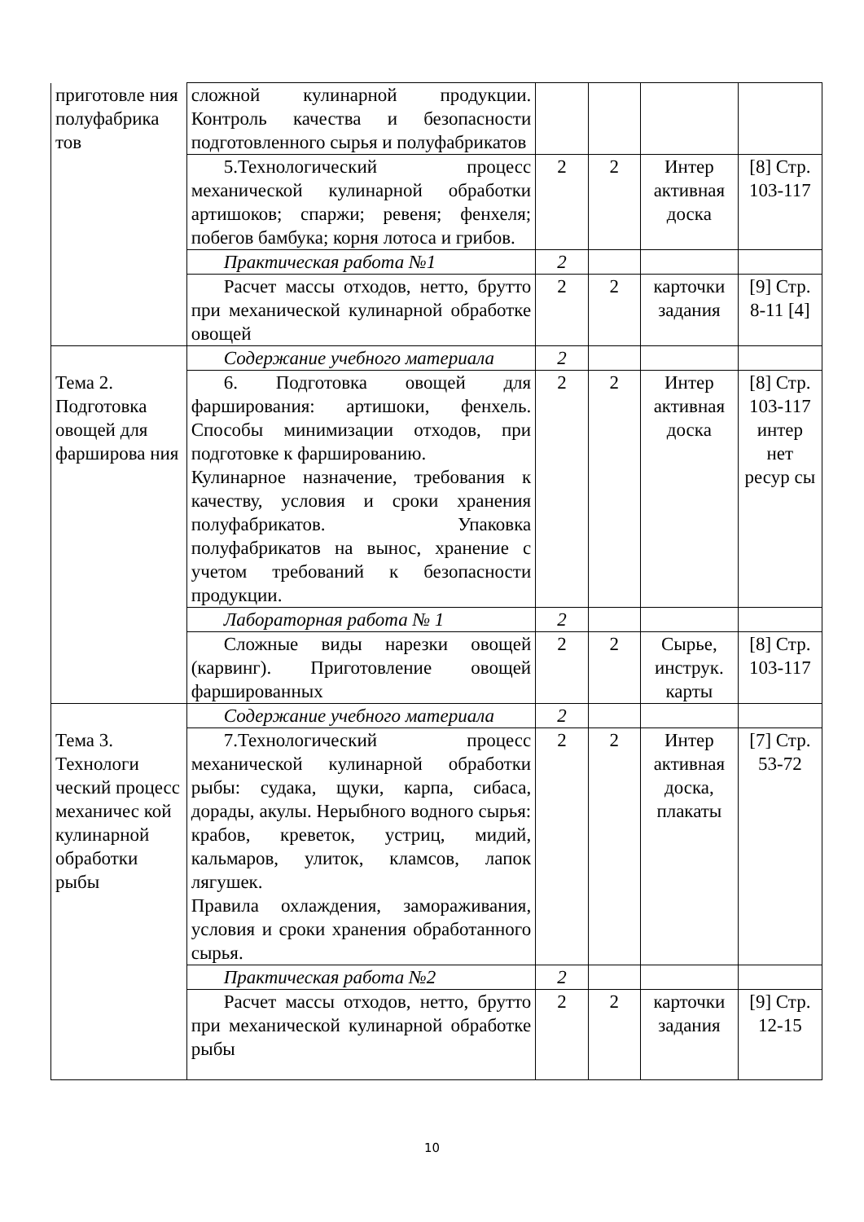| приготовле ния полуфабрика тов | сложной кулинарной продукции. Контроль качества и безопасности подготовленного сырья и полуфабрикатов | | | | |
| | 5.Технологический процесс механической кулинарной обработки артишоков; спаржи; ревеня; фенхеля; побегов бамбука; корня лотоса и грибов. | 2 | 2 | Интер активная доска | [8] Стр. 103-117 |
| | Практическая работа №1 | 2 | | | |
| | Расчет массы отходов, нетто, брутто при механической кулинарной обработке овощей | 2 | 2 | карточки задания | [9] Стр. 8-11 [4] |
| | Содержание учебного материала | 2 | | | |
| Тема 2. Подготовка овощей для фарширова ния | 6. Подготовка овощей для фарширования: артишоки, фенхель. Способы минимизации отходов, при подготовке к фаршированию. Кулинарное назначение, требования к качеству, условия и сроки хранения полуфабрикатов. Упаковка полуфабрикатов на вынос, хранение с учетом требований к безопасности продукции. | 2 | 2 | Интер активная доска | [8] Стр. 103-117 интер нет ресур сы |
| | Лабораторная работа № 1 | 2 | | | |
| | Сложные виды нарезки овощей (карвинг). Приготовление овощей фаршированных | 2 | 2 | Сырье, инструк. карты | [8] Стр. 103-117 |
| | Содержание учебного материала | 2 | | | |
| Тема 3. Технологи ческий процесс механичес кой кулинарной обработки рыбы | 7.Технологический процесс механической кулинарной обработки рыбы: судака, щуки, карпа, сибаса, дорады, акулы. Нерыбного водного сырья: крабов, креветок, устриц, мидий, кальмаров, улиток, кламсов, лапок лягушек. Правила охлаждения, замораживания, условия и сроки хранения обработанного сырья. | 2 | 2 | Интер активная доска, плакаты | [7] Стр. 53-72 |
| | Практическая работа №2 | 2 | | | |
| | Расчет массы отходов, нетто, брутто при механической кулинарной обработке рыбы | 2 | 2 | карточки задания | [9] Стр. 12-15 |
10